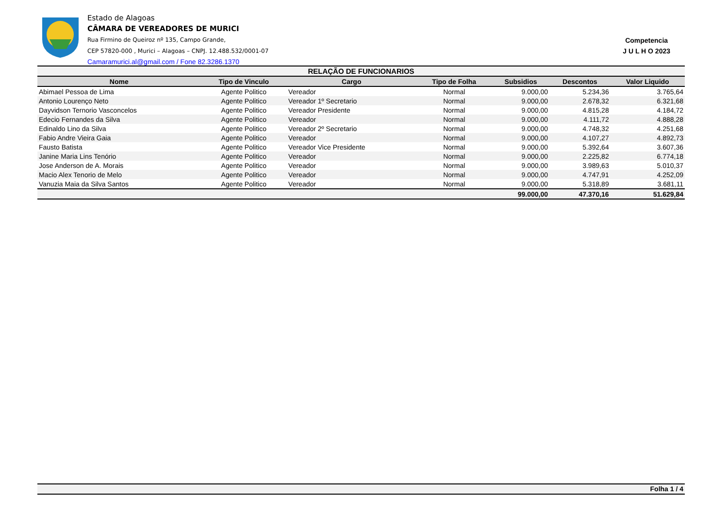Estado de Alagoas
CÂMARA DE VEREADORES DE MURICI
Rua Firmino de Queiroz nº 135, Campo Grande,
CEP 57820-000 , Murici – Alagoas – CNPJ. 12.488.532/0001-07
Camaramurici.al@gmail.com / Fone 82.3286.1370
Competencia
J U L H O 2023
| RELAÇÃO DE FUNCIONARIOS | | | | | | |
| --- | --- | --- | --- | --- | --- | --- |
| Nome | Tipo de Vinculo | Cargo | Tipo de Folha | Subsidios | Descontos | Valor Liquido |
| Abimael Pessoa de Lima | Agente Politico | Vereador | Normal | 9.000,00 | 5.234,36 | 3.765,64 |
| Antonio Lourenço Neto | Agente Politico | Vereador 1º Secretario | Normal | 9.000,00 | 2.678,32 | 6.321,68 |
| Dayvidson Ternorio Vasconcelos | Agente Politico | Vereador Presidente | Normal | 9.000,00 | 4.815,28 | 4.184,72 |
| Edecio Fernandes da Silva | Agente Politico | Vereador | Normal | 9.000,00 | 4.111,72 | 4.888,28 |
| Edinaldo Lino da Silva | Agente Politico | Vereador 2º Secretario | Normal | 9.000,00 | 4.748,32 | 4.251,68 |
| Fabio Andre Vieira Gaia | Agente Politico | Vereador | Normal | 9.000,00 | 4.107,27 | 4.892,73 |
| Fausto Batista | Agente Politico | Vereador Vice Presidente | Normal | 9.000,00 | 5.392,64 | 3.607,36 |
| Janine Maria Lins Tenório | Agente Politico | Vereador | Normal | 9.000,00 | 2.225,82 | 6.774,18 |
| Jose Anderson de A. Morais | Agente Politico | Vereador | Normal | 9.000,00 | 3.989,63 | 5.010,37 |
| Macio Alex Tenorio de Melo | Agente Politico | Vereador | Normal | 9.000,00 | 4.747,91 | 4.252,09 |
| Vanuzia Maia da Silva Santos | Agente Politico | Vereador | Normal | 9.000,00 | 5.318,89 | 3.681,11 |
| | | | | 99.000,00 | 47.370,16 | 51.629,84 |
Folha 1 / 4